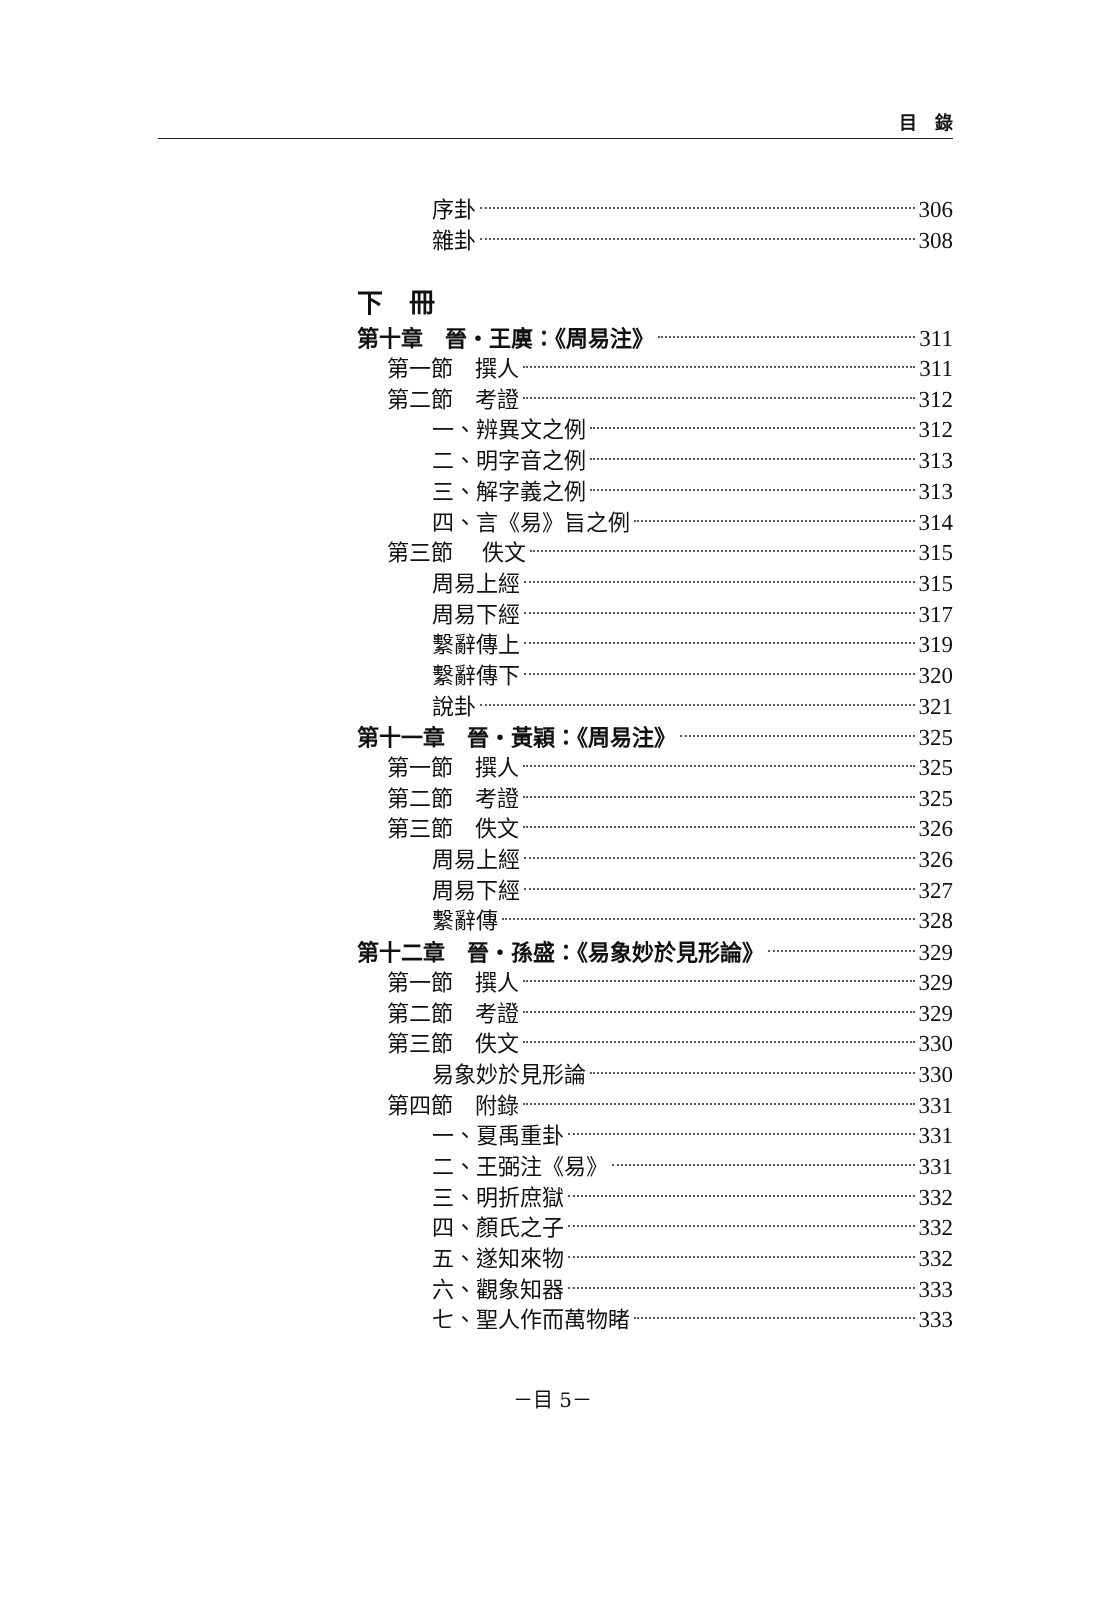目　錄
序卦 306
雜卦 308
下　冊
第十章　晉・王廙：《周易注》 311
第一節　撰人 311
第二節　考證 312
一、辨異文之例 312
二、明字音之例 313
三、解字義之例 313
四、言《易》旨之例 314
第三節　 佚文 315
周易上經 315
周易下經 317
繫辭傳上 319
繫辭傳下 320
說卦 321
第十一章　晉・黃穎：《周易注》 325
第一節　撰人 325
第二節　考證 325
第三節　佚文 326
周易上經 326
周易下經 327
繫辭傳 328
第十二章　晉・孫盛：《易象妙於見形論》 329
第一節　撰人 329
第二節　考證 329
第三節　佚文 330
易象妙於見形論 330
第四節　附錄 331
一、夏禹重卦 331
二、王弼注《易》 331
三、明折庶獄 332
四、顏氏之子 332
五、遂知來物 332
六、觀象知器 333
七、聖人作而萬物睹 333
－目 5－